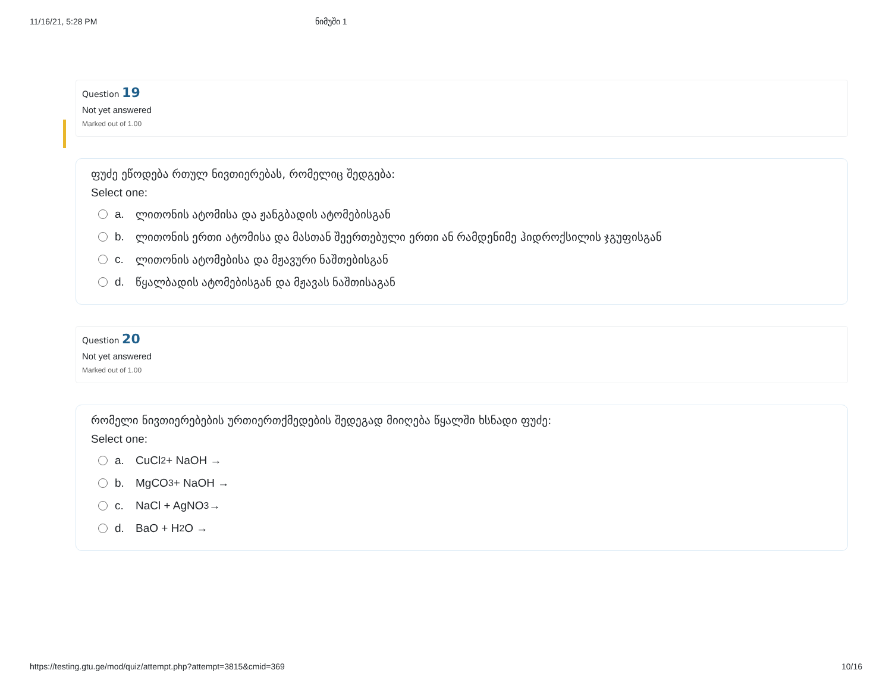11/16/21, 5:28 PM ნიმუში 1
Question 19
Not yet answered
Marked out of 1.00
ფუძე ეწოდება რთულ ნივთიერებას, რომელიც შედგება:
Select one:
a. ლითონის ატომისა და ჟანგბადის ატომებისგან
b. ლითონის ერთი ატომისა და მასთან შეერთებული ერთი ან რამდენიმე ჰიდროქსილის ჯგუფისგან
c. ლითონის ატომებისა და მჟავური ნაშთებისგან
d. წყალბადის ატომებისგან და მჟავას ნაშთისაგან
Question 20
Not yet answered
Marked out of 1.00
რომელი ნივთიერებების ურთიერთქმედების შედეგად მიიღება წყალში ხსნადი ფუძე:
Select one:
a. CuCl<sub>2</sub> + NaOH →
b. MgCO<sub>3</sub> + NaOH →
c. NaCl + AgNO<sub>3</sub>→
d. BaO + H<sub>2</sub>O →
https://testing.gtu.ge/mod/quiz/attempt.php?attempt=3815&cmid=369 10/16